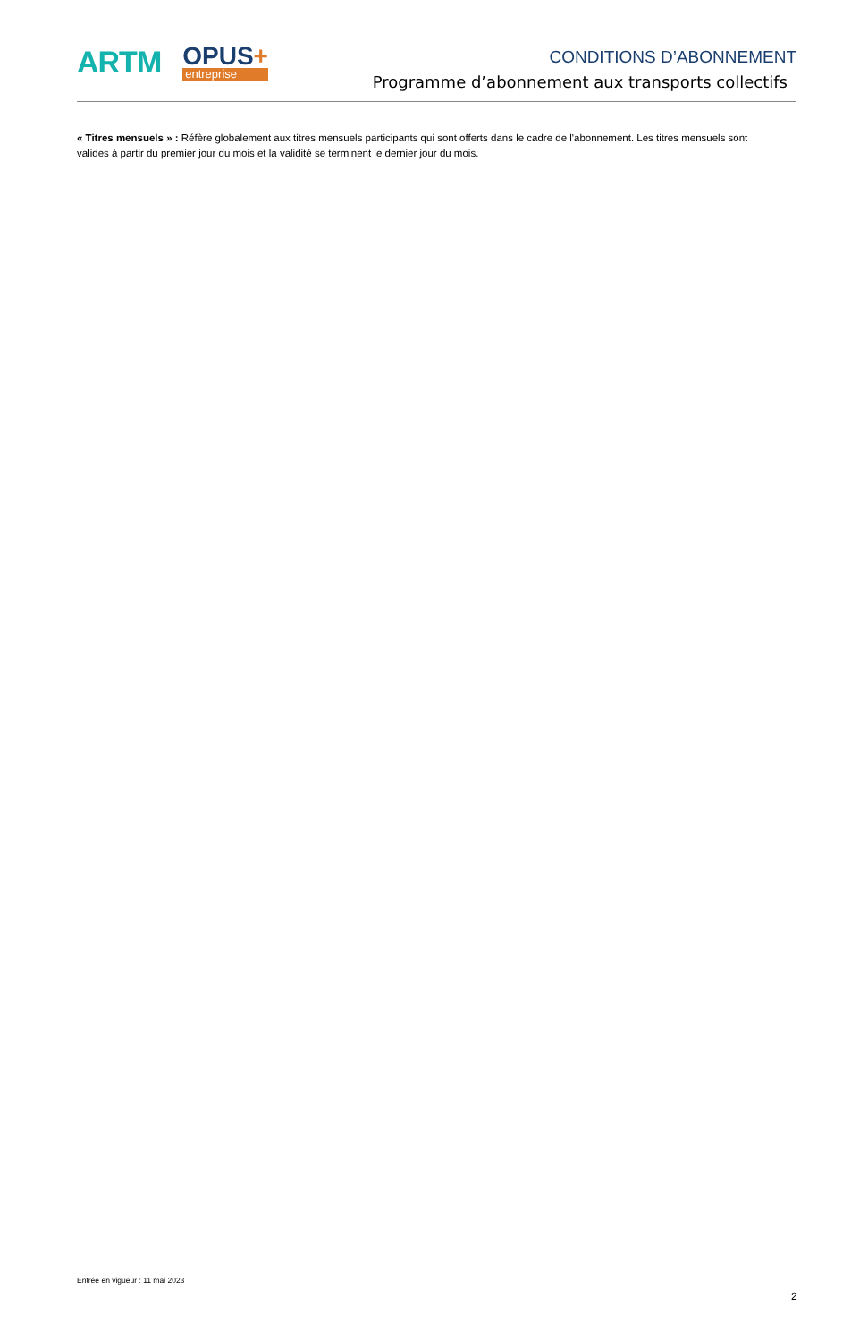ARTM
OPUS+
entreprise
CONDITIONS D’ABONNEMENT
Programme d’abonnement aux transports collectifs
« Titres mensuels » : Réfère globalement aux titres mensuels participants qui sont offerts dans le cadre de l'abonnement. Les titres mensuels sont valides à partir du premier jour du mois et la validité se terminent le dernier jour du mois.
Entrée en vigueur : 11 mai 2023
2